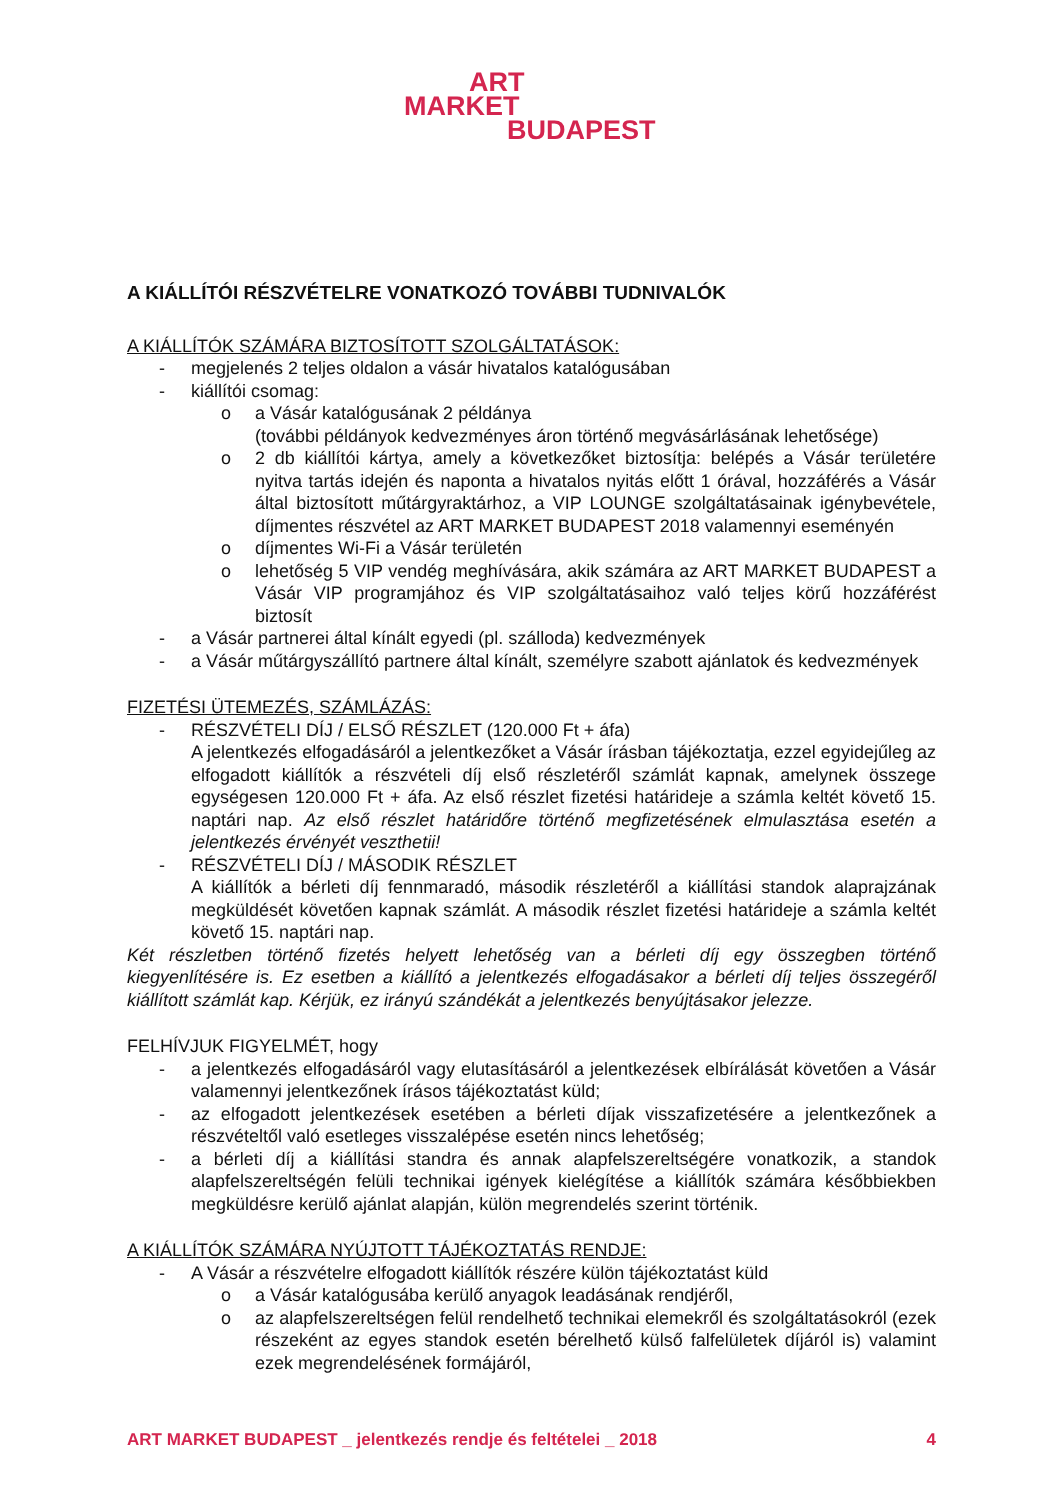ART
MARKET
BUDAPEST
A KIÁLLÍTÓI RÉSZVÉTELRE VONATKOZÓ TOVÁBBI TUDNIVALÓK
A KIÁLLÍTÓK SZÁMÁRA BIZTOSÍTOTT SZOLGÁLTATÁSOK:
- megjelenés 2 teljes oldalon a vásár hivatalos katalógusában
- kiállítói csomag:
o a Vásár katalógusának 2 példánya
(további példányok kedvezményes áron történő megvásárlásának lehetősége)
o 2 db kiállítói kártya, amely a következőket biztosítja: belépés a Vásár területére nyitva tartás idején és naponta a hivatalos nyitás előtt 1 órával, hozzáférés a Vásár által biztosított műtárgyraktárhoz, a VIP LOUNGE szolgáltatásainak igénybevétele, díjmentes részvétel az ART MARKET BUDAPEST 2018 valamennyi eseményén
o díjmentes Wi-Fi a Vásár területén
o lehetőség 5 VIP vendég meghívására, akik számára az ART MARKET BUDAPEST a Vásár VIP programjához és VIP szolgáltatásaihoz való teljes körű hozzáférést biztosít
- a Vásár partnerei által kínált egyedi (pl. szálloda) kedvezmények
- a Vásár műtárgyszállító partnere által kínált, személyre szabott ajánlatok és kedvezmények
FIZETÉSI ÜTEMEZÉS, SZÁMLÁZÁS:
- RÉSZVÉTELI DÍJ / ELSŐ RÉSZLET (120.000 Ft + áfa)
A jelentkezés elfogadásáról a jelentkezőket a Vásár írásban tájékoztatja, ezzel egyidejűleg az elfogadott kiállítók a részvételi díj első részletéről számlát kapnak, amelynek összege egységesen 120.000 Ft + áfa. Az első részlet fizetési határideje a számla keltét követő 15. naptári nap. Az első részlet határidőre történő megfizetésének elmulasztása esetén a jelentkezés érvényét veszthetii!
- RÉSZVÉTELI DÍJ / MÁSODIK RÉSZLET
A kiállítók a bérleti díj fennmaradó, második részletéről a kiállítási standok alaprajzának megküldését követően kapnak számlát. A második részlet fizetési határideje a számla keltét követő 15. naptári nap.
Két részletben történő fizetés helyett lehetőség van a bérleti díj egy összegben történő kiegyenlítésére is. Ez esetben a kiállító a jelentkezés elfogadásakor a bérleti díj teljes összegéről kiállított számlát kap. Kérjük, ez irányú szándékát a jelentkezés benyújtásakor jelezze.
FELHÍVJUK FIGYELMÉT, hogy
- a jelentkezés elfogadásáról vagy elutasításáról a jelentkezések elbírálását követően a Vásár valamennyi jelentkezőnek írásos tájékoztatást küld;
- az elfogadott jelentkezések esetében a bérleti díjak visszafizetésére a jelentkezőnek a részvételtől való esetleges visszalépése esetén nincs lehetőség;
- a bérleti díj a kiállítási standra és annak alapfelszereltségére vonatkozik, a standok alapfelszereltségén felüli technikai igények kielégítése a kiállítók számára későbbiekben megküldésre kerülő ajánlat alapján, külön megrendelés szerint történik.
A KIÁLLÍTÓK SZÁMÁRA NYÚJTOTT TÁJÉKOZTATÁS RENDJE:
- A Vásár a részvételre elfogadott kiállítók részére külön tájékoztatást küld
o a Vásár katalógusába kerülő anyagok leadásának rendjéről,
o az alapfelszereltségen felül rendelhető technikai elemekről és szolgáltatásokról (ezek részeként az egyes standok esetén bérelhető külső falfelületek díjáról is) valamint ezek megrendelésének formájáról,
ART MARKET BUDAPEST _ jelentkezés rendje és feltételei _ 2018 4